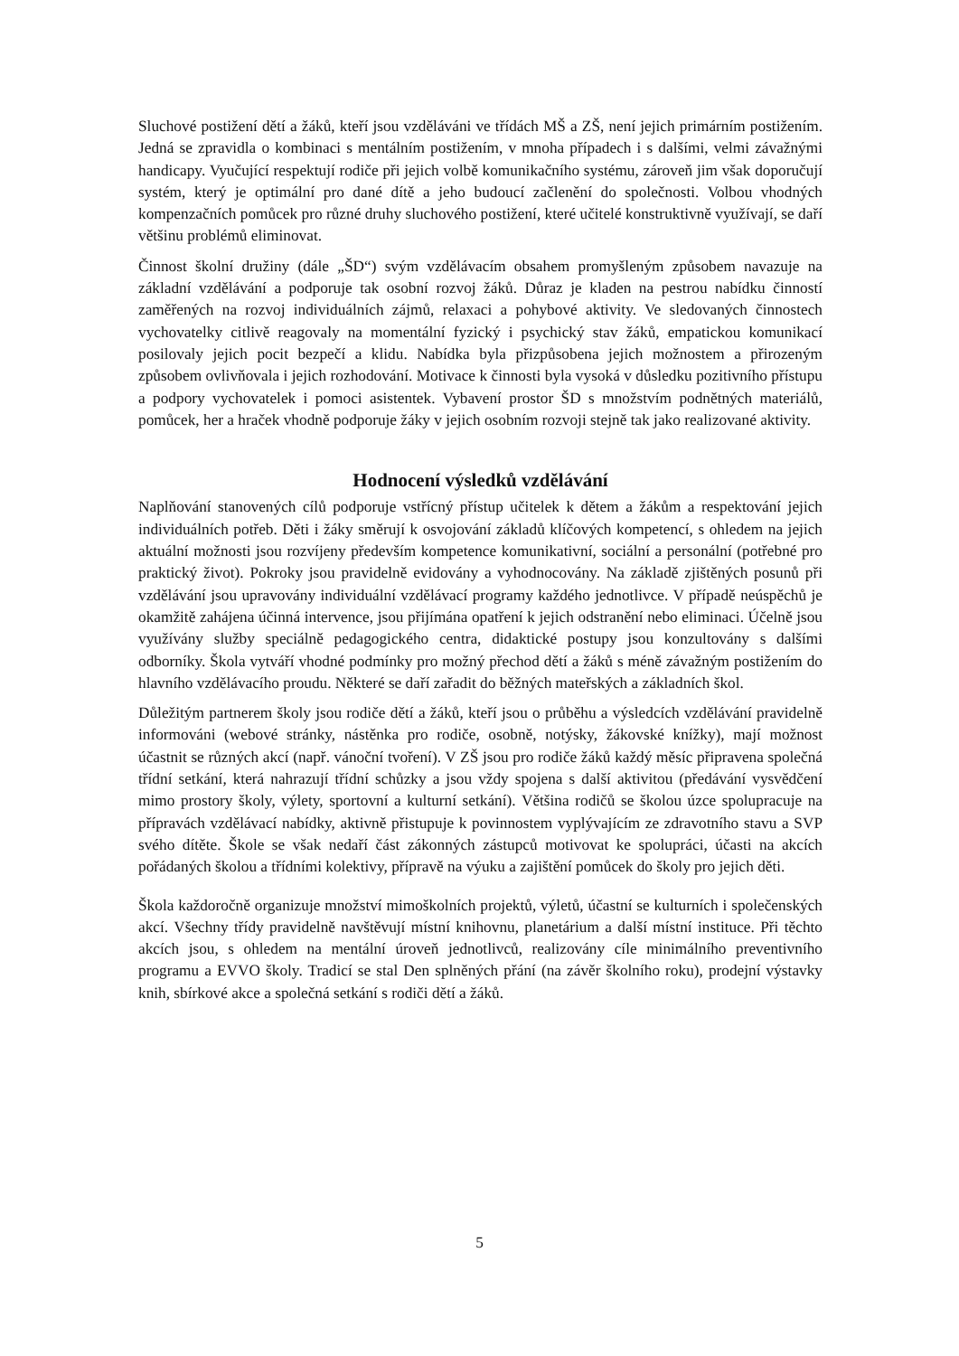Sluchové postižení dětí a žáků, kteří jsou vzděláváni ve třídách MŠ a ZŠ, není jejich primárním postižením. Jedná se zpravidla o kombinaci s mentálním postižením, v mnoha případech i s dalšími, velmi závažnými handicapy. Vyučující respektují rodiče při jejich volbě komunikačního systému, zároveň jim však doporučují systém, který je optimální pro dané dítě a jeho budoucí začlenění do společnosti. Volbou vhodných kompenzačních pomůcek pro různé druhy sluchového postižení, které učitelé konstruktivně využívají, se daří většinu problémů eliminovat.
Činnost školní družiny (dále „ŠD“) svým vzdělávacím obsahem promyšleným způsobem navazuje na základní vzdělávání a podporuje tak osobní rozvoj žáků. Důraz je kladen na pestrou nabídku činností zaměřených na rozvoj individuálních zájmů, relaxaci a pohybové aktivity. Ve sledovaných činnostech vychovatelky citlivě reagovaly na momentální fyzický i psychický stav žáků, empatickou komunikací posilovaly jejich pocit bezpečí a klidu. Nabídka byla přizpůsobena jejich možnostem a přirozeným způsobem ovlivňovala i jejich rozhodování. Motivace k činnosti byla vysoká v důsledku pozitivního přístupu a podpory vychovatelek i pomoci asistentek. Vybavení prostor ŠD s množstvím podnětných materiálů, pomůcek, her a hraček vhodně podporuje žáky v jejich osobním rozvoji stejně tak jako realizované aktivity.
Hodnocení výsledků vzdělávání
Naplňování stanovených cílů podporuje vstřícný přístup učitelek k dětem a žákům a respektování jejich individuálních potřeb. Děti i žáky směrují k osvojování základů klíčových kompetencí, s ohledem na jejich aktuální možnosti jsou rozvíjeny především kompetence komunikativní, sociální a personální (potřebné pro praktický život). Pokroky jsou pravidelně evidovány a vyhodnocovány. Na základě zjištěných posunů při vzdělávání jsou upravovány individuální vzdělávací programy každého jednotlivce. V případě neúspěchů je okamžitě zahájena účinná intervence, jsou přijímána opatření k jejich odstranění nebo eliminaci. Účelně jsou využívány služby speciálně pedagogického centra, didaktické postupy jsou konzultovány s dalšími odborníky. Škola vytváří vhodné podmínky pro možný přechod dětí a žáků s méně závažným postižením do hlavního vzdělávacího proudu. Některé se daří zařadit do běžných mateřských a základních škol.
Důležitým partnerem školy jsou rodiče dětí a žáků, kteří jsou o průběhu a výsledcích vzdělávání pravidelně informováni (webové stránky, nástěnka pro rodiče, osobně, notýsky, žákovské knížky), mají možnost účastnit se různých akcí (např. vánoční tvoření). V ZŠ jsou pro rodiče žáků každý měsíc připravena společná třídní setkání, která nahrazují třídní schůzky a jsou vždy spojena s další aktivitou (předávání vysvědčení mimo prostory školy, výlety, sportovní a kulturní setkání). Většina rodičů se školou úzce spolupracuje na přípravách vzdělávací nabídky, aktivně přistupuje k povinnostem vyplývajícím ze zdravotního stavu a SVP svého dítěte. Škole se však nedaří část zákonných zástupců motivovat ke spolupráci, účasti na akcích pořádaných školou a třídními kolektivy, přípravě na výuku a zajištění pomůcek do školy pro jejich děti.
Škola každoročně organizuje množství mimoškolních projektů, výletů, účastní se kulturních i společenských akcí. Všechny třídy pravidelně navštěvují místní knihovnu, planetárium a další místní instituce. Při těchto akcích jsou, s ohledem na mentální úroveň jednotlivců, realizovány cíle minimálního preventivního programu a EVVO školy. Tradicí se stal Den splněných přání (na závěr školního roku), prodejní výstavky knih, sbírkové akce a společná setkání s rodiči dětí a žáků.
5